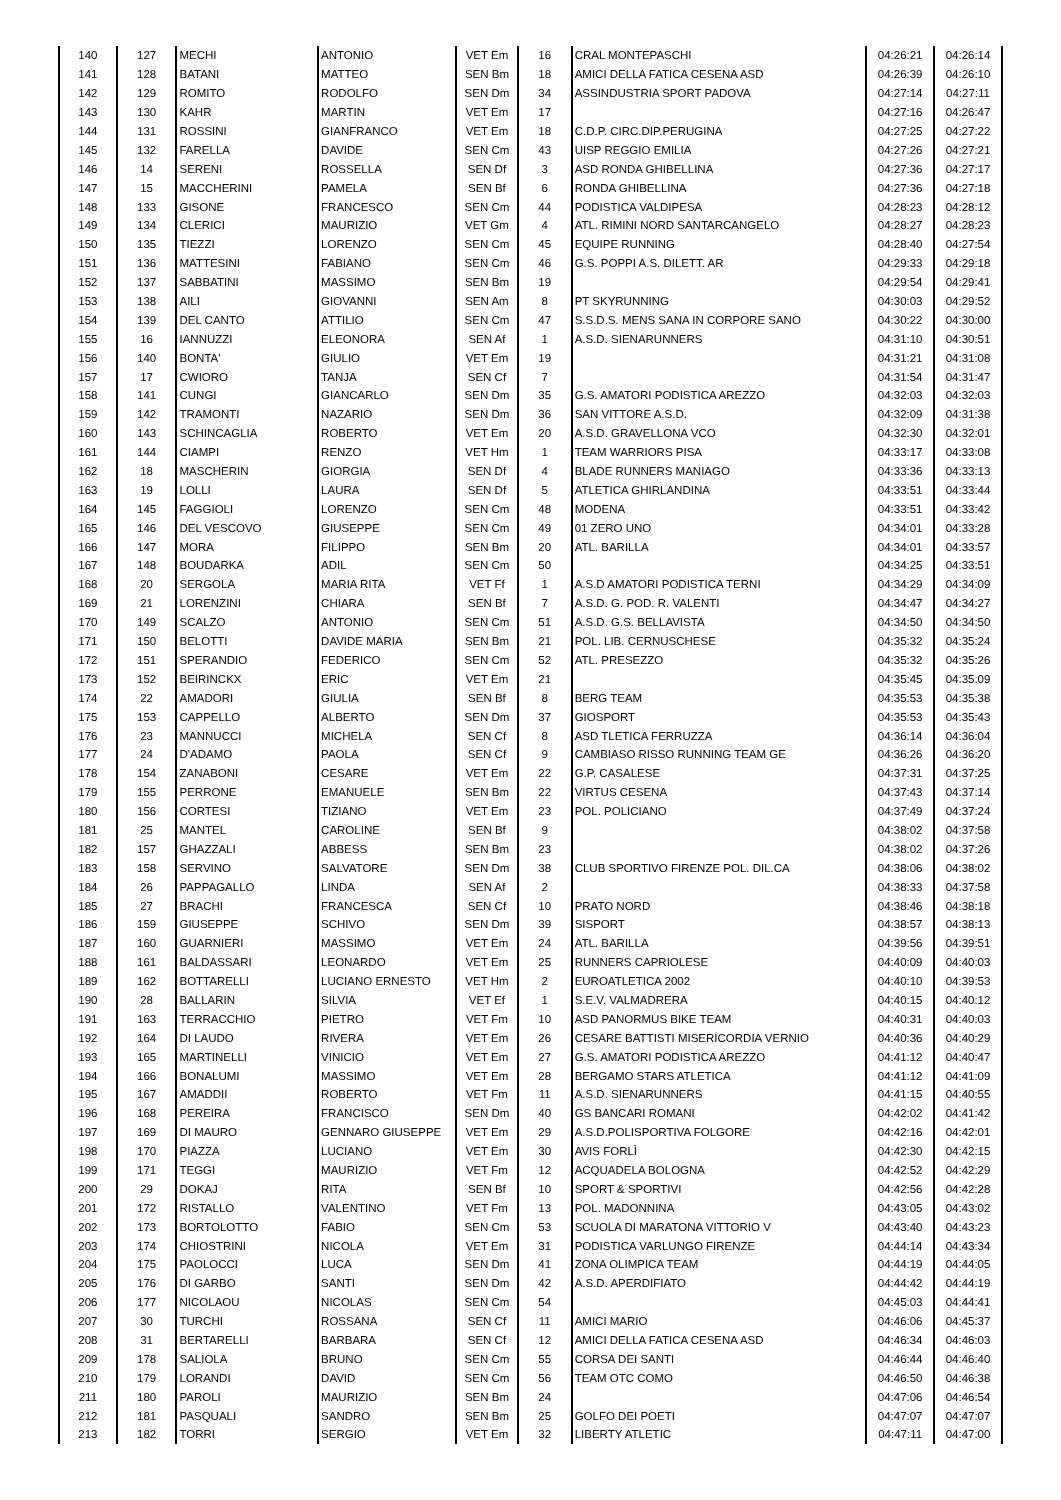| 140 | 127 | MECHI | ANTONIO | VET Em | 16 | CRAL MONTEPASCHI | 04:26:21 | 04:26:14 |
| 141 | 128 | BATANI | MATTEO | SEN Bm | 18 | AMICI DELLA FATICA CESENA ASD | 04:26:39 | 04:26:10 |
| 142 | 129 | ROMITO | RODOLFO | SEN Dm | 34 | ASSINDUSTRIA SPORT PADOVA | 04:27:14 | 04:27:11 |
| 143 | 130 | KAHR | MARTIN | VET Em | 17 | | 04:27:16 | 04:26:47 |
| 144 | 131 | ROSSINI | GIANFRANCO | VET Em | 18 | C.D.P. CIRC.DIP.PERUGINA | 04:27:25 | 04:27:22 |
| 145 | 132 | FARELLA | DAVIDE | SEN Cm | 43 | UISP REGGIO EMILIA | 04:27:26 | 04:27:21 |
| 146 | 14 | SERENI | ROSSELLA | SEN Df | 3 | ASD RONDA GHIBELLINA | 04:27:36 | 04:27:17 |
| 147 | 15 | MACCHERINI | PAMELA | SEN Bf | 6 | RONDA GHIBELLINA | 04:27:36 | 04:27:18 |
| 148 | 133 | GISONE | FRANCESCO | SEN Cm | 44 | PODISTICA VALDIPESA | 04:28:23 | 04:28:12 |
| 149 | 134 | CLERICI | MAURIZIO | VET Gm | 4 | ATL. RIMINI NORD SANTARCANGELO | 04:28:27 | 04:28:23 |
| 150 | 135 | TIEZZI | LORENZO | SEN Cm | 45 | EQUIPE RUNNING | 04:28:40 | 04:27:54 |
| 151 | 136 | MATTESINI | FABIANO | SEN Cm | 46 | G.S. POPPI A.S. DILETT. AR | 04:29:33 | 04:29:18 |
| 152 | 137 | SABBATINI | MASSIMO | SEN Bm | 19 | | 04:29:54 | 04:29:41 |
| 153 | 138 | AILI | GIOVANNI | SEN Am | 8 | PT SKYRUNNING | 04:30:03 | 04:29:52 |
| 154 | 139 | DEL CANTO | ATTILIO | SEN Cm | 47 | S.S.D.S. MENS SANA IN CORPORE SANO | 04:30:22 | 04:30:00 |
| 155 | 16 | IANNUZZI | ELEONORA | SEN Af | 1 | A.S.D. SIENARUNNERS | 04:31:10 | 04:30:51 |
| 156 | 140 | BONTA' | GIULIO | VET Em | 19 | | 04:31:21 | 04:31:08 |
| 157 | 17 | CWIORO | TANJA | SEN Cf | 7 | | 04:31:54 | 04:31:47 |
| 158 | 141 | CUNGI | GIANCARLO | SEN Dm | 35 | G.S. AMATORI PODISTICA AREZZO | 04:32:03 | 04:32:03 |
| 159 | 142 | TRAMONTI | NAZARIO | SEN Dm | 36 | SAN VITTORE A.S.D. | 04:32:09 | 04:31:38 |
| 160 | 143 | SCHINCAGLIA | ROBERTO | VET Em | 20 | A.S.D. GRAVELLONA VCO | 04:32:30 | 04:32:01 |
| 161 | 144 | CIAMPI | RENZO | VET Hm | 1 | TEAM WARRIORS PISA | 04:33:17 | 04:33:08 |
| 162 | 18 | MASCHERIN | GIORGIA | SEN Df | 4 | BLADE RUNNERS MANIAGO | 04:33:36 | 04:33:13 |
| 163 | 19 | LOLLI | LAURA | SEN Df | 5 | ATLETICA GHIRLANDINA | 04:33:51 | 04:33:44 |
| 164 | 145 | FAGGIOLI | LORENZO | SEN Cm | 48 | MODENA | 04:33:51 | 04:33:42 |
| 165 | 146 | DEL VESCOVO | GIUSEPPE | SEN Cm | 49 | 01 ZERO UNO | 04:34:01 | 04:33:28 |
| 166 | 147 | MORA | FILIPPO | SEN Bm | 20 | ATL. BARILLA | 04:34:01 | 04:33:57 |
| 167 | 148 | BOUDARKA | ADIL | SEN Cm | 50 | | 04:34:25 | 04:33:51 |
| 168 | 20 | SERGOLA | MARIA RITA | VET Ff | 1 | A.S.D AMATORI PODISTICA TERNI | 04:34:29 | 04:34:09 |
| 169 | 21 | LORENZINI | CHIARA | SEN Bf | 7 | A.S.D. G. POD. R. VALENTI | 04:34:47 | 04:34:27 |
| 170 | 149 | SCALZO | ANTONIO | SEN Cm | 51 | A.S.D. G.S. BELLAVISTA | 04:34:50 | 04:34:50 |
| 171 | 150 | BELOTTI | DAVIDE MARIA | SEN Bm | 21 | POL. LIB. CERNUSCHESE | 04:35:32 | 04:35:24 |
| 172 | 151 | SPERANDIO | FEDERICO | SEN Cm | 52 | ATL. PRESEZZO | 04:35:32 | 04:35:26 |
| 173 | 152 | BEIRINCKX | ERIC | VET Em | 21 | | 04:35:45 | 04:35:09 |
| 174 | 22 | AMADORI | GIULIA | SEN Bf | 8 | BERG TEAM | 04:35:53 | 04:35:38 |
| 175 | 153 | CAPPELLO | ALBERTO | SEN Dm | 37 | GIOSPORT | 04:35:53 | 04:35:43 |
| 176 | 23 | MANNUCCI | MICHELA | SEN Cf | 8 | ASD TLETICA FERRUZZA | 04:36:14 | 04:36:04 |
| 177 | 24 | D'ADAMO | PAOLA | SEN Cf | 9 | CAMBIASO RISSO RUNNING TEAM GE | 04:36:26 | 04:36:20 |
| 178 | 154 | ZANABONI | CESARE | VET Em | 22 | G.P. CASALESE | 04:37:31 | 04:37:25 |
| 179 | 155 | PERRONE | EMANUELE | SEN Bm | 22 | VIRTUS CESENA | 04:37:43 | 04:37:14 |
| 180 | 156 | CORTESI | TIZIANO | VET Em | 23 | POL. POLICIANO | 04:37:49 | 04:37:24 |
| 181 | 25 | MANTEL | CAROLINE | SEN Bf | 9 | | 04:38:02 | 04:37:58 |
| 182 | 157 | GHAZZALI | ABBESS | SEN Bm | 23 | | 04:38:02 | 04:37:26 |
| 183 | 158 | SERVINO | SALVATORE | SEN Dm | 38 | CLUB SPORTIVO FIRENZE POL. DIL.CA | 04:38:06 | 04:38:02 |
| 184 | 26 | PAPPAGALLO | LINDA | SEN Af | 2 | | 04:38:33 | 04:37:58 |
| 185 | 27 | BRACHI | FRANCESCA | SEN Cf | 10 | PRATO NORD | 04:38:46 | 04:38:18 |
| 186 | 159 | GIUSEPPE | SCHIVO | SEN Dm | 39 | SISPORT | 04:38:57 | 04:38:13 |
| 187 | 160 | GUARNIERI | MASSIMO | VET Em | 24 | ATL. BARILLA | 04:39:56 | 04:39:51 |
| 188 | 161 | BALDASSARI | LEONARDO | VET Em | 25 | RUNNERS CAPRIOLESE | 04:40:09 | 04:40:03 |
| 189 | 162 | BOTTARELLI | LUCIANO ERNESTO | VET Hm | 2 | EUROATLETICA 2002 | 04:40:10 | 04:39:53 |
| 190 | 28 | BALLARIN | SILVIA | VET Ef | 1 | S.E.V. VALMADRERA | 04:40:15 | 04:40:12 |
| 191 | 163 | TERRACCHIO | PIETRO | VET Fm | 10 | ASD PANORMUS BIKE TEAM | 04:40:31 | 04:40:03 |
| 192 | 164 | DI LAUDO | RIVERA | VET Em | 26 | CESARE BATTISTI MISERICORDIA VERNIO | 04:40:36 | 04:40:29 |
| 193 | 165 | MARTINELLI | VINICIO | VET Em | 27 | G.S. AMATORI PODISTICA AREZZO | 04:41:12 | 04:40:47 |
| 194 | 166 | BONALUMI | MASSIMO | VET Em | 28 | BERGAMO STARS ATLETICA | 04:41:12 | 04:41:09 |
| 195 | 167 | AMADDII | ROBERTO | VET Fm | 11 | A.S.D. SIENARUNNERS | 04:41:15 | 04:40:55 |
| 196 | 168 | PEREIRA | FRANCISCO | SEN Dm | 40 | GS BANCARI ROMANI | 04:42:02 | 04:41:42 |
| 197 | 169 | DI MAURO | GENNARO GIUSEPPE | VET Em | 29 | A.S.D.POLISPORTIVA FOLGORE | 04:42:16 | 04:42:01 |
| 198 | 170 | PIAZZA | LUCIANO | VET Em | 30 | AVIS FORLÌ | 04:42:30 | 04:42:15 |
| 199 | 171 | TEGGI | MAURIZIO | VET Fm | 12 | ACQUADELA BOLOGNA | 04:42:52 | 04:42:29 |
| 200 | 29 | DOKAJ | RITA | SEN Bf | 10 | SPORT & SPORTIVI | 04:42:56 | 04:42:28 |
| 201 | 172 | RISTALLO | VALENTINO | VET Fm | 13 | POL. MADONNINA | 04:43:05 | 04:43:02 |
| 202 | 173 | BORTOLOTTO | FABIO | SEN Cm | 53 | SCUOLA DI MARATONA VITTORIO V | 04:43:40 | 04:43:23 |
| 203 | 174 | CHIOSTRINI | NICOLA | VET Em | 31 | PODISTICA VARLUNGO FIRENZE | 04:44:14 | 04:43:34 |
| 204 | 175 | PAOLOCCI | LUCA | SEN Dm | 41 | ZONA OLIMPICA TEAM | 04:44:19 | 04:44:05 |
| 205 | 176 | DI GARBO | SANTI | SEN Dm | 42 | A.S.D. APERDIFIATO | 04:44:42 | 04:44:19 |
| 206 | 177 | NICOLAOU | NICOLAS | SEN Cm | 54 | | 04:45:03 | 04:44:41 |
| 207 | 30 | TURCHI | ROSSANA | SEN Cf | 11 | AMICI MARIO | 04:46:06 | 04:45:37 |
| 208 | 31 | BERTARELLI | BARBARA | SEN Cf | 12 | AMICI DELLA FATICA CESENA ASD | 04:46:34 | 04:46:03 |
| 209 | 178 | SALIOLA | BRUNO | SEN Cm | 55 | CORSA DEI SANTI | 04:46:44 | 04:46:40 |
| 210 | 179 | LORANDI | DAVID | SEN Cm | 56 | TEAM OTC COMO | 04:46:50 | 04:46:38 |
| 211 | 180 | PAROLI | MAURIZIO | SEN Bm | 24 | | 04:47:06 | 04:46:54 |
| 212 | 181 | PASQUALI | SANDRO | SEN Bm | 25 | GOLFO DEI POETI | 04:47:07 | 04:47:07 |
| 213 | 182 | TORRI | SERGIO | VET Em | 32 | LIBERTY ATLETIC | 04:47:11 | 04:47:00 |